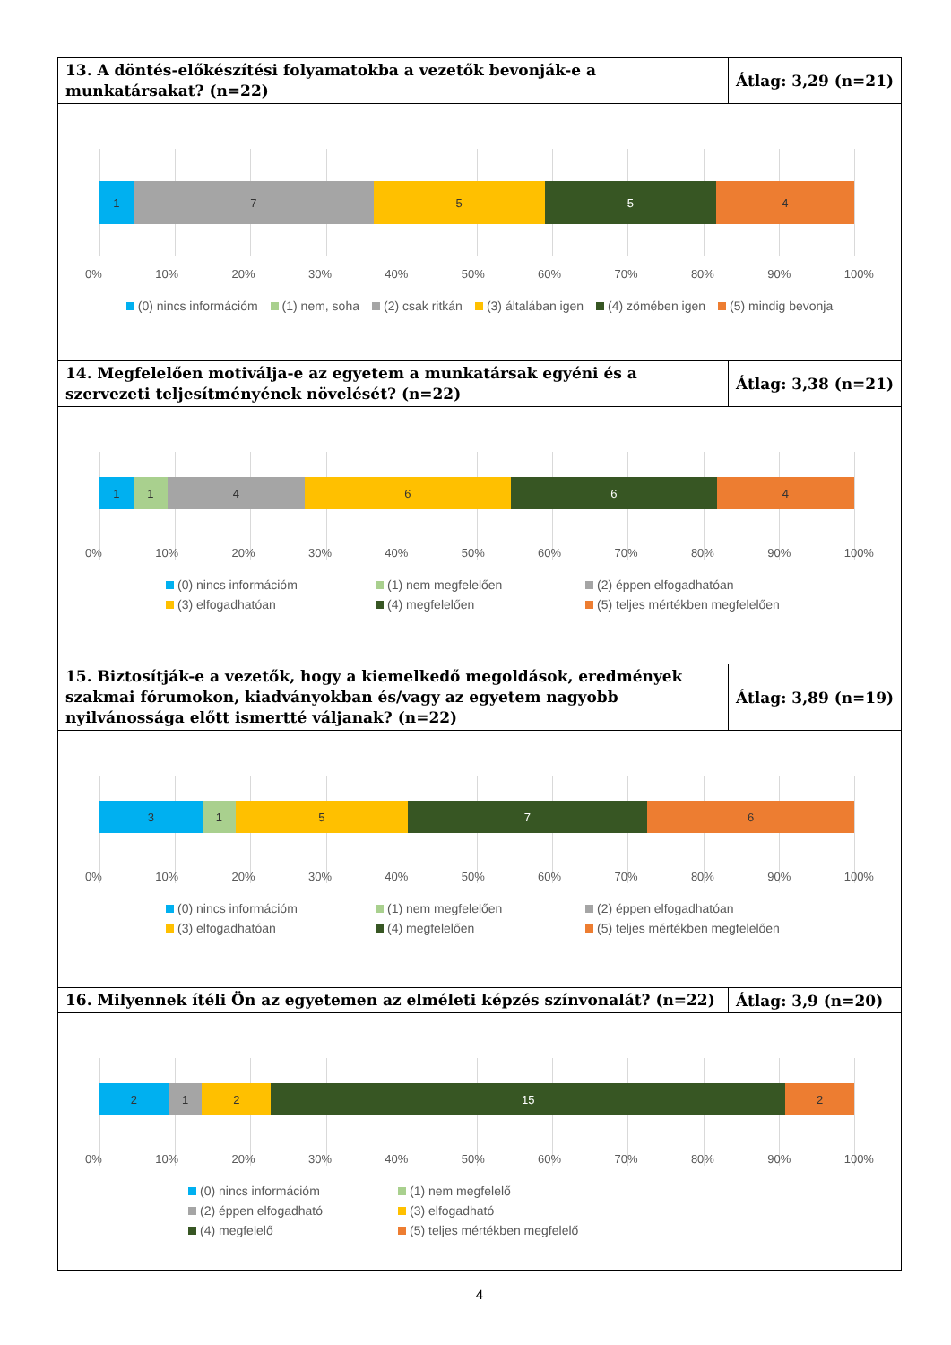| 13. A döntés-előkészítési folyamatokba a vezetők bevonják-e a munkatársakat? (n=22) | Átlag: 3,29 (n=21) |
| 1 7 5 5 4 0% 10% 20% 30% 40% 50% 60% 70% 80% 90% 100% (0) nincs információm (1) nem, soha (2) csak ritkán (3) általában igen (4) zömében igen (5) mindig bevonja | |
| 14. Megfelelően motiválja-e az egyetem a munkatársak egyéni és a szervezeti teljesítményének növelését? (n=22) | Átlag: 3,38 (n=21) |
| 1 1 4 6 6 4 0% 10% 20% 30% 40% 50% 60% 70% 80% 90% 100% (0) nincs információm (1) nem megfelelően (2) éppen elfogadhatóan (3) elfogadhatóan (4) megfelelően (5) teljes mértékben megfelelően | |
| 15. Biztosítják-e a vezetők, hogy a kiemelkedő megoldások, eredmények szakmai fórumokon, kiadványokban és/vagy az egyetem nagyobb nyilvánossága előtt ismertté váljanak? (n=22) | Átlag: 3,89 (n=19) |
| 3 1 5 7 6 0% 10% 20% 30% 40% 50% 60% 70% 80% 90% 100% (0) nincs információm (1) nem megfelelően (2) éppen elfogadhatóan (3) elfogadhatóan (4) megfelelően (5) teljes mértékben megfelelően | |
| 16. Milyennek ítéli Ön az egyetemen az elméleti képzés színvonalát? (n=22) | Átlag: 3,9 (n=20) |
| 2 1 2 15 2 0% 10% 20% 30% 40% 50% 60% 70% 80% 90% 100% (0) nincs információm (1) nem megfelelő (2) éppen elfogadható (3) elfogadható (4) megfelelő (5) teljes mértékben megfelelő | |
4